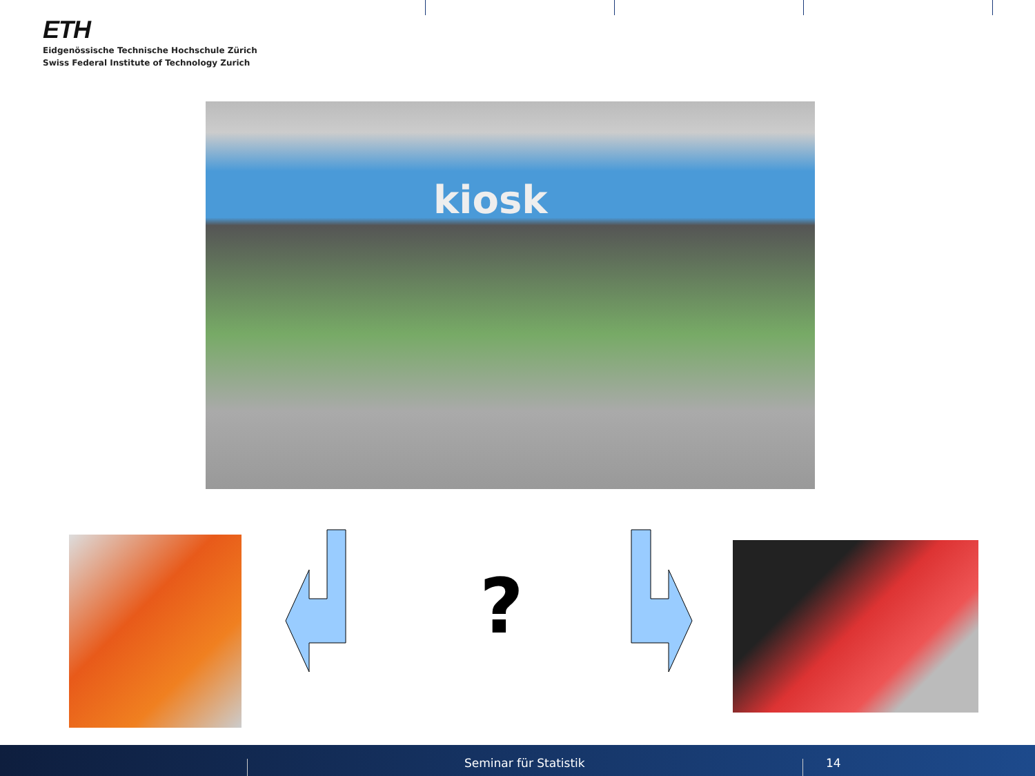ETH
Eidgenössische Technische Hochschule Zürich
Swiss Federal Institute of Technology Zurich
kiosk
?
Seminar für Statistik 14